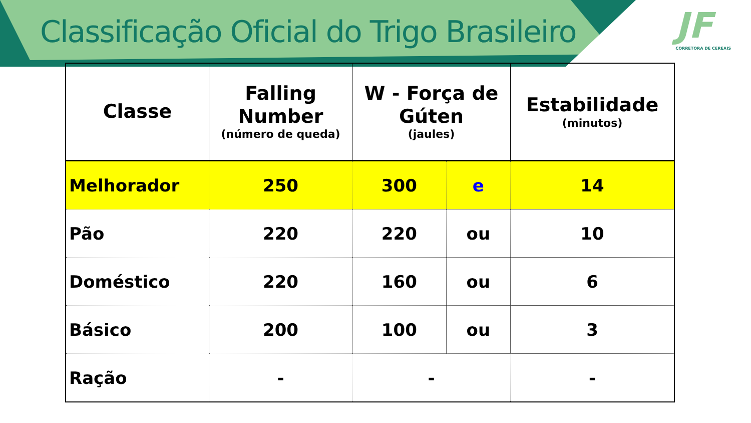Classificação Oficial do Trigo Brasileiro
JF
CORRETORA DE CEREAIS
| Classe | Falling Number (número de queda) | W - Força de Gúten (jaules) | | Estabilidade (minutos) |
| --- | --- | --- | --- | --- |
| Melhorador | 250 | 300 | e | 14 |
| Pão | 220 | 220 | ou | 10 |
| Doméstico | 220 | 160 | ou | 6 |
| Básico | 200 | 100 | ou | 3 |
| Ração | - | - | | - |